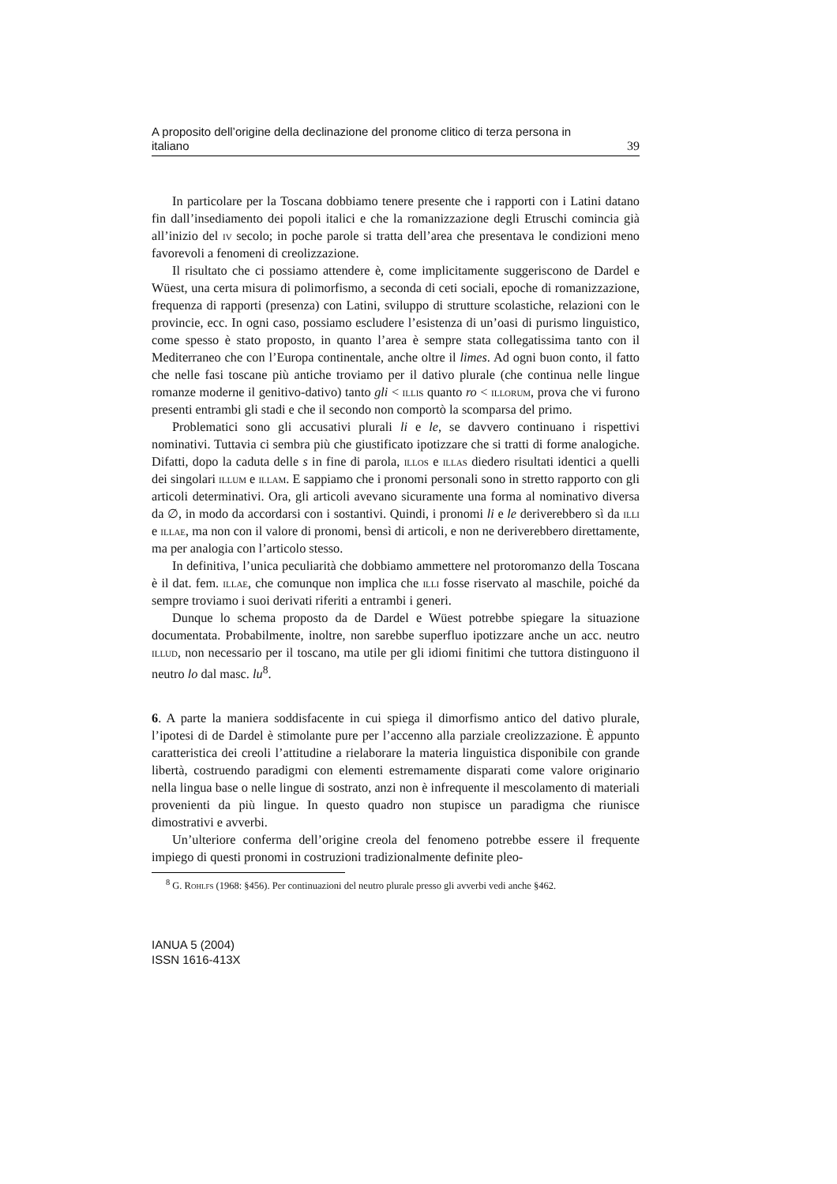A proposito dell’origine della declinazione del pronome clitico di terza persona in
italiano 39
In particolare per la Toscana dobbiamo tenere presente che i rapporti con i Latini datano fin dall’insediamento dei popoli italici e che la romanizzazione degli Etruschi comincia già all’inizio del iv secolo; in poche parole si tratta dell’area che presentava le condizioni meno favorevoli a fenomeni di creolizzazione.
Il risultato che ci possiamo attendere è, come implicitamente suggeriscono de Dardel e Wüest, una certa misura di polimorfismo, a seconda di ceti sociali, epoche di romanizzazione, frequenza di rapporti (presenza) con Latini, sviluppo di strutture scolastiche, relazioni con le provincie, ecc. In ogni caso, possiamo escludere l’esistenza di un’oasi di purismo linguistico, come spesso è stato proposto, in quanto l’area è sempre stata collegatissima tanto con il Mediterraneo che con l’Europa continentale, anche oltre il limes. Ad ogni buon conto, il fatto che nelle fasi toscane più antiche troviamo per il dativo plurale (che continua nelle lingue romanze moderne il genitivo-dativo) tanto gli < illis quanto ro < illorum, prova che vi furono presenti entrambi gli stadi e che il secondo non comportò la scomparsa del primo.
Problematici sono gli accusativi plurali li e le, se davvero continuano i rispettivi nominativi. Tuttavia ci sembra più che giustificato ipotizzare che si tratti di forme analogiche. Difatti, dopo la caduta delle s in fine di parola, illos e illas diedero risultati identici a quelli dei singolari illum e illam. E sappiamo che i pronomi personali sono in stretto rapporto con gli articoli determinativi. Ora, gli articoli avevano sicuramente una forma al nominativo diversa da ∅, in modo da accordarsi con i sostantivi. Quindi, i pronomi li e le deriverebbero sì da illi e illae, ma non con il valore di pronomi, bensì di articoli, e non ne deriverebbero direttamente, ma per analogia con l’articolo stesso.
In definitiva, l’unica peculiarità che dobbiamo ammettere nel protoromanzo della Toscana è il dat. fem. illae, che comunque non implica che illi fosse riservato al maschile, poiché da sempre troviamo i suoi derivati riferiti a entrambi i generi.
Dunque lo schema proposto da de Dardel e Wüest potrebbe spiegare la situazione documentata. Probabilmente, inoltre, non sarebbe superfluo ipotizzare anche un acc. neutro illud, non necessario per il toscano, ma utile per gli idiomi finitimi che tuttora distinguono il neutro lo dal masc. lu<sup>8</sup>.
6. A parte la maniera soddisfacente in cui spiega il dimorfismo antico del dativo plurale, l’ipotesi di de Dardel è stimolante pure per l’accenno alla parziale creolizzazione. È appunto caratteristica dei creoli l’attitudine a rielaborare la materia linguistica disponibile con grande libertà, costruendo paradigmi con elementi estremamente disparati come valore originario nella lingua base o nelle lingue di sostrato, anzi non è infrequente il mescolamento di materiali provenienti da più lingue. In questo quadro non stupisce un paradigma che riunisce dimostrativi e avverbi.
Un’ulteriore conferma dell’origine creola del fenomeno potrebbe essere il frequente impiego di questi pronomi in costruzioni tradizionalmente definite pleo-
<sup>8</sup> G. Rohlfs (1968: §456). Per continuazioni del neutro plurale presso gli avverbi vedi anche §462.
IANUA 5 (2004)
ISSN 1616-413X